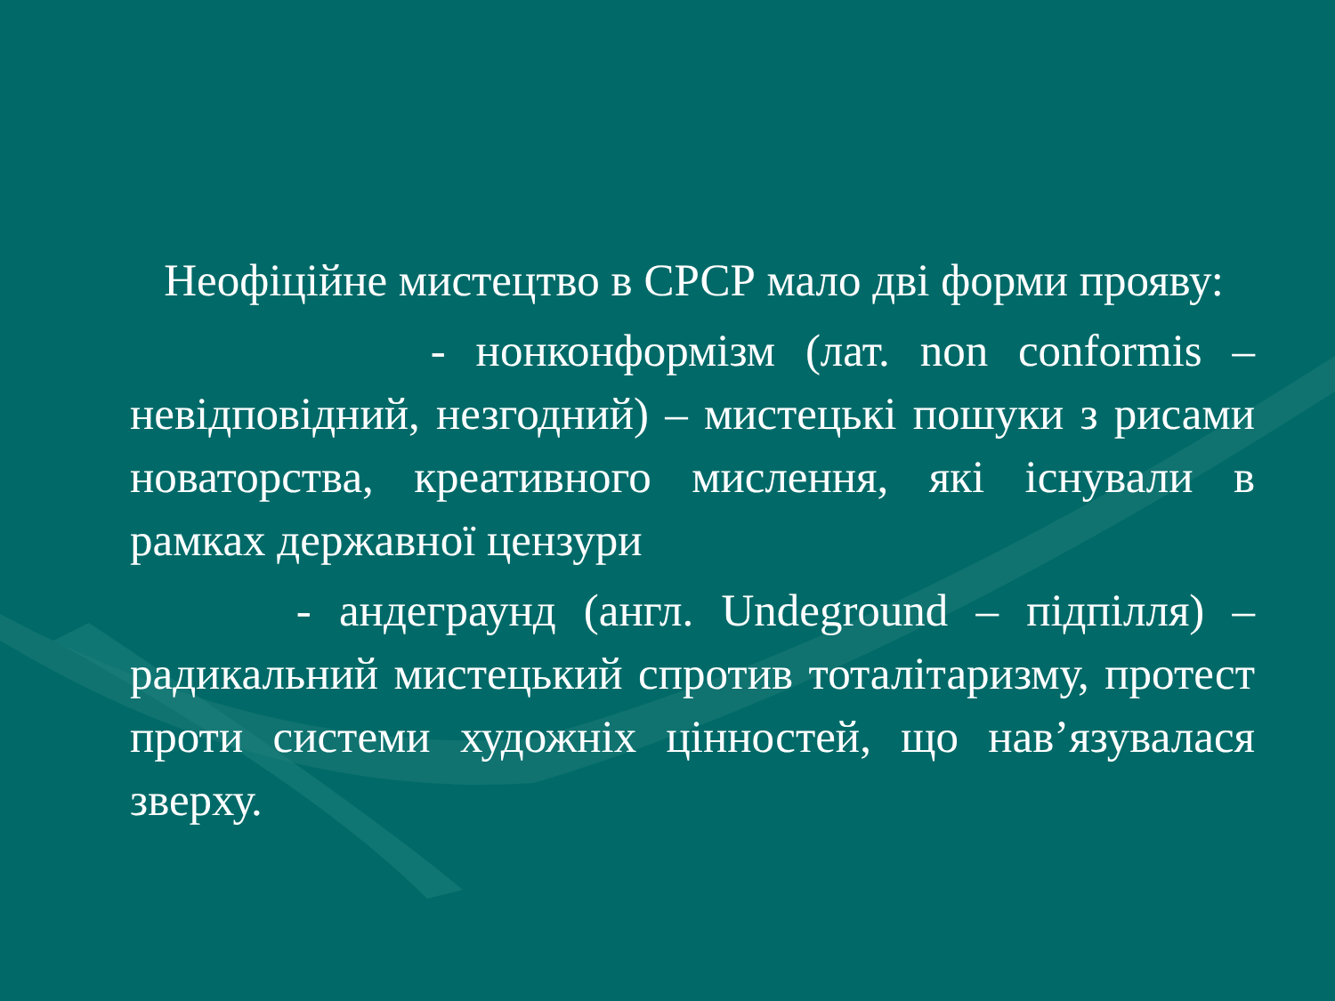Неофіційне мистецтво в СРСР мало дві форми прояву:
- нонконформізм (лат. non conformis – невідповідний, незгодний) – мистецькі пошуки з рисами новаторства, креативного мислення, які існували в рамках державної цензури
- андеграунд (англ. Undeground – підпілля) – радикальний мистецький спротив тоталітаризму, протест проти системи художніх цінностей, що нав’язувалася зверху.